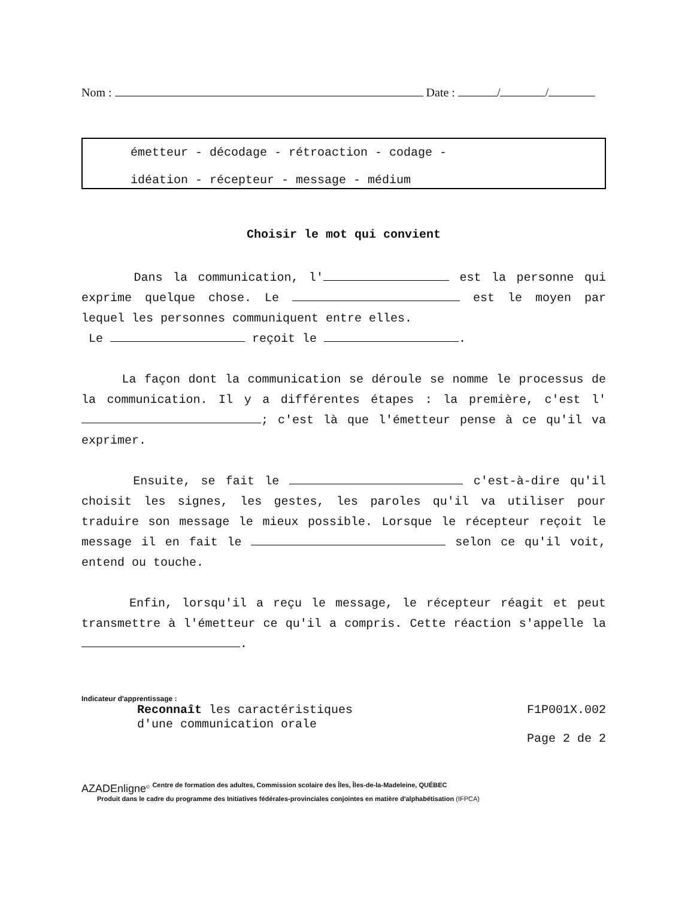Nom : Date : / /
émetteur - décodage - rétroaction - codage -
idéation - récepteur - message - médium
Choisir le mot qui convient
Dans la communication, l' est la personne qui exprime quelque chose. Le est le moyen par lequel les personnes communiquent entre elles.
Le reçoit le .
La façon dont la communication se déroule se nomme le processus de la communication. Il y a différentes étapes : la première, c'est l' ; c'est là que l'émetteur pense à ce qu'il va exprimer.
Ensuite, se fait le c'est-à-dire qu'il choisit les signes, les gestes, les paroles qu'il va utiliser pour traduire son message le mieux possible. Lorsque le récepteur reçoit le message il en fait le selon ce qu'il voit, entend ou touche.
Enfin, lorsqu'il a reçu le message, le récepteur réagit et peut transmettre à l'émetteur ce qu'il a compris. Cette réaction s'appelle la .
Indicateur d'apprentissage :
Reconnaît les caractéristiques
d'une communication orale
F1P001X.002
Page 2 de 2
AZADEnligne<sup>©</sup> Centre de formation des adultes, Commission scolaire des Îles, Îles-de-la-Madeleine, QUÉBEC
Produit dans le cadre du programme des Initiatives fédérales-provinciales conjointes en matière d'alphabétisation (IFPCA)